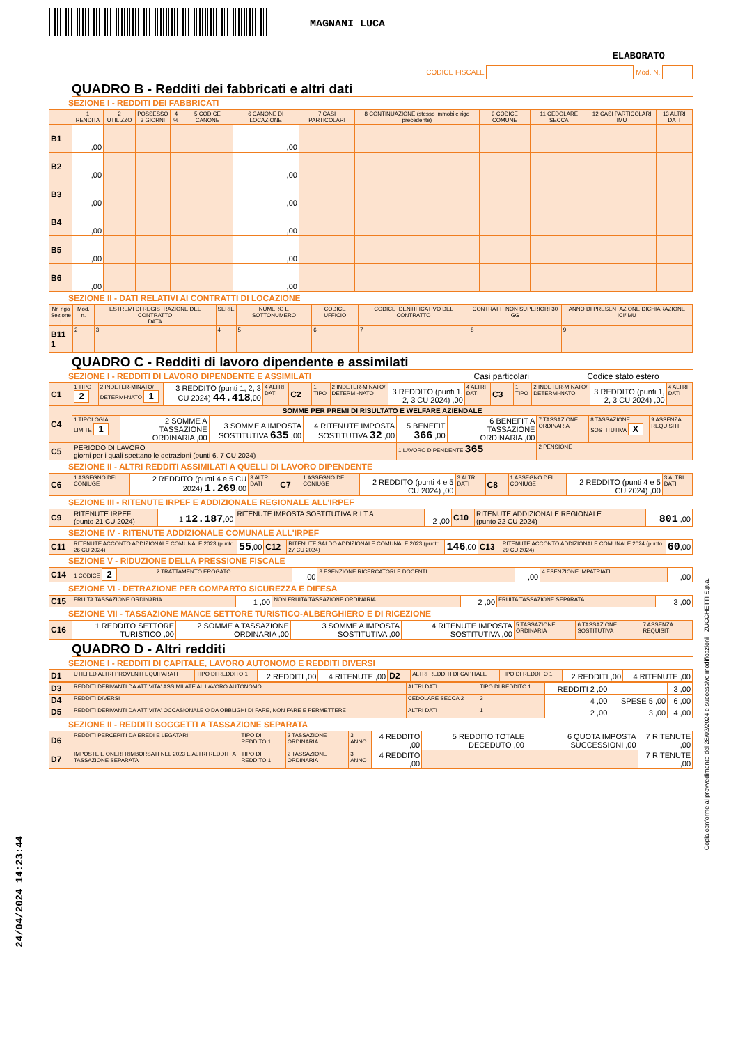MAGNANI LUCA
ELABORATO
CODICE FISCALE Mod. N.
QUADRO B - Redditi dei fabbricati e altri dati
SEZIONE I - REDDITI DEI FABBRICATI
| | 1 RENDITA | 2 UTILIZZO | POSSESSO 3 GIORNI | 4 % | 5 CODICE CANONE | 6 CANONE DI LOCAZIONE | 7 CASI PARTICOLARI | 8 CONTINUAZIONE (stesso immobile rigo precedente) | 9 CODICE COMUNE | 11 CEDOLARE SECCA | 12 CASI PARTICOLARI IMU | 13 ALTRI DATI |
| --- | --- | --- | --- | --- | --- | --- | --- | --- | --- | --- | --- | --- |
| B1 | ,00 | | | | | ,00 | | | | | | |
| B2 | ,00 | | | | | ,00 | | | | | | |
| B3 | ,00 | | | | | ,00 | | | | | | |
| B4 | ,00 | | | | | ,00 | | | | | | |
| B5 | ,00 | | | | | ,00 | | | | | | |
| B6 | ,00 | | | | | ,00 | | | | | | |
SEZIONE II - DATI RELATIVI AI CONTRATTI DI LOCAZIONE
| Nr. rigo Sezione I | Mod. n. | ESTREMI DI REGISTRAZIONE DEL CONTRATTO DATA | SERIE | NUMERO E SOTTONUMERO | CODICE UFFICIO | CODICE IDENTIFICATIVO DEL CONTRATTO | CONTRATTI NON SUPERIORI 30 GG | ANNO DI PRESENTAZIONE DICHIARAZIONE ICI/IMU |
| --- | --- | --- | --- | --- | --- | --- | --- | --- |
| B11 1 | 2 | 3 | 4 | 5 | 6 | 7 | 8 | 9 |
QUADRO C - Redditi di lavoro dipendente e assimilati
SEZIONE I - REDDITI DI LAVORO DIPENDENTE E ASSIMILATI Casi particolari Codice stato estero
| C1 | 1 TIPO 2 | 2 INDETER-MINATO/ DETERMI-NATO 1 | 3 REDDITO (punti 1, 2, 3 CU 2024) 44.418 ,00 | 4 ALTRI DATI | C2 | 1 TIPO | 2 INDETER-MINATO/ DETERMI-NATO | 3 REDDITO (punti 1, 2, 3 CU 2024) ,00 | 4 ALTRI DATI | C3 | 1 TIPO | 2 INDETER-MINATO/ DETERMI-NATO | 3 REDDITO (punti 1, 2, 3 CU 2024) ,00 | 4 ALTRI DATI |
| C4 | SOMME PER PREMI DI RISULTATO E WELFARE AZIENDALE | | | | | | | | |
| | 1 TIPOLOGIA LIMITE 1 | 2 SOMME A TASSAZIONE ORDINARIA ,00 | 3 SOMME A IMPOSTA SOSTITUTIVA 635 ,00 | 4 RITENUTE IMPOSTA SOSTITUTIVA 32 ,00 | 5 BENEFIT 366 ,00 | 6 BENEFIT A TASSAZIONE ORDINARIA ,00 | 7 TASSAZIONE ORDINARIA | 8 TASSAZIONE SOSTITUTIVA X | 9 ASSENZA REQUISITI |
| C5 | PERIODO DI LAVORO giorni per i quali spettano le detrazioni (punti 6, 7 CU 2024) | | | | 1 LAVORO DIPENDENTE 365 | | 2 PENSIONE | | |
SEZIONE II - ALTRI REDDITI ASSIMILATI A QUELLI DI LAVORO DIPENDENTE
| C6 | 1 ASSEGNO DEL CONIUGE | 2 REDDITO (punti 4 e 5 CU 2024) 1.269 ,00 | 3 ALTRI DATI | C7 | 1 ASSEGNO DEL CONIUGE | 2 REDDITO (punti 4 e 5 CU 2024) ,00 | 3 ALTRI DATI | C8 | 1 ASSEGNO DEL CONIUGE | 2 REDDITO (punti 4 e 5 CU 2024) ,00 | 3 ALTRI DATI |
SEZIONE III - RITENUTE IRPEF E ADDIZIONALE REGIONALE ALL'IRPEF
| C9 | RITENUTE IRPEF (punto 21 CU 2024) | 1 12.187 ,00 | RITENUTE IMPOSTA SOSTITUTIVA R.I.T.A. | 2 ,00 | C10 | RITENUTE ADDIZIONALE REGIONALE (punto 22 CU 2024) | 801 ,00 |
SEZIONE IV - RITENUTE ADDIZIONALE COMUNALE ALL'IRPEF
| C11 | RITENUTE ACCONTO ADDIZIONALE COMUNALE 2023 (punto 26 CU 2024) | 55 ,00 | C12 | RITENUTE SALDO ADDIZIONALE COMUNALE 2023 (punto 27 CU 2024) | 146 ,00 | C13 | RITENUTE ACCONTO ADDIZIONALE COMUNALE 2024 (punto 29 CU 2024) | 60 ,00 |
SEZIONE V - RIDUZIONE DELLA PRESSIONE FISCALE
| C14 | 1 CODICE 2 | 2 TRATTAMENTO EROGATO | ,00 | 3 ESENZIONE RICERCATORI E DOCENTI | ,00 | 4 ESENZIONE IMPATRIATI | ,00 |
SEZIONE VI - DETRAZIONE PER COMPARTO SICUREZZA E DIFESA
| C15 | FRUITA TASSAZIONE ORDINARIA | 1 ,00 | NON FRUITA TASSAZIONE ORDINARIA | 2 ,00 | FRUITA TASSAZIONE SEPARATA | 3 ,00 |
SEZIONE VII - TASSAZIONE MANCE SETTORE TURISTICO-ALBERGHIERO E DI RICEZIONE
| C16 | 1 REDDITO SETTORE TURISTICO ,00 | 2 SOMME A TASSAZIONE ORDINARIA ,00 | 3 SOMME A IMPOSTA SOSTITUTIVA ,00 | 4 RITENUTE IMPOSTA SOSTITUTIVA ,00 | 5 TASSAZIONE ORDINARIA | 6 TASSAZIONE SOSTITUTIVA | 7 ASSENZA REQUISITI |
QUADRO D - Altri redditi
SEZIONE I - REDDITI DI CAPITALE, LAVORO AUTONOMO E REDDITI DIVERSI
| D1 | UTILI ED ALTRI PROVENTI EQUIPARATI | TIPO DI REDDITO 1 | 2 REDDITI ,00 | 4 RITENUTE ,00 | D2 | ALTRI REDDITI DI CAPITALE | TIPO DI REDDITO 1 | 2 REDDITI ,00 | 4 RITENUTE ,00 |
| D3 | REDDITI DERIVANTI DA ATTIVITA' ASSIMILATE AL LAVORO AUTONOMO | ALTRI DATI | TIPO DI REDDITO 1 | REDDITI 2 ,00 | | 3 ,00 |
| D4 | REDDITI DIVERSI | CEDOLARE SECCA 2 | 3 | 4 ,00 | SPESE 5 ,00 | 6 ,00 |
| D5 | REDDITI DERIVANTI DA ATTIVITA' OCCASIONALE O DA OBBLIGHI DI FARE, NON FARE E PERMETTERE | ALTRI DATI | 1 | 2 ,00 | 3 ,00 | 4 ,00 |
SEZIONE II - REDDITI SOGGETTI A TASSAZIONE SEPARATA
| D6 | REDDITI PERCEPITI DA EREDI E LEGATARI | TIPO DI REDDITO 1 | 2 TASSAZIONE ORDINARIA | 3 ANNO | 4 REDDITO ,00 | 5 REDDITO TOTALE DECEDUTO ,00 | 6 QUOTA IMPOSTA SUCCESSIONI ,00 | 7 RITENUTE ,00 |
| D7 | IMPOSTE E ONERI RIMBORSATI NEL 2023 E ALTRI REDDITI A TASSAZIONE SEPARATA | TIPO DI REDDITO 1 | 2 TASSAZIONE ORDINARIA | 3 ANNO | 4 REDDITO ,00 | | | 7 RITENUTE ,00 |
Copia conforme al provvedimento del 28/02/2024 e successive modificazioni - ZUCCHETTI S.p.a.
24/04/2024 14:23:44